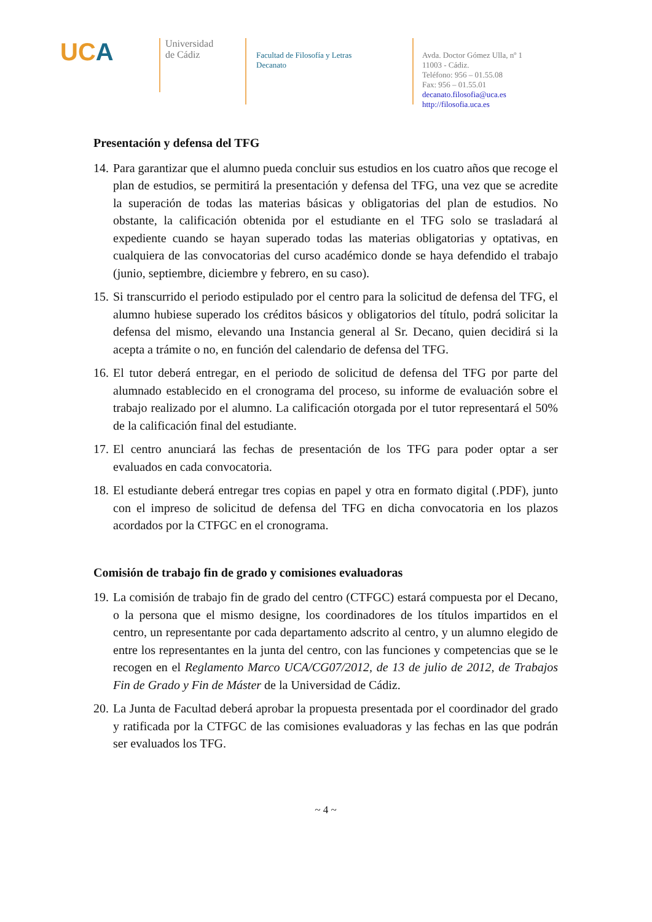UCA
Universidad
de Cádiz
Facultad de Filosofía y Letras
Decanato
Avda. Doctor Gómez Ulla, nº 1
11003 - Cádiz.
Teléfono: 956 – 01.55.08
Fax: 956 – 01.55.01
decanato.filosofia@uca.es
http://filosofia.uca.es
Presentación y defensa del TFG
14. Para garantizar que el alumno pueda concluir sus estudios en los cuatro años que recoge el plan de estudios, se permitirá la presentación y defensa del TFG, una vez que se acredite la superación de todas las materias básicas y obligatorias del plan de estudios. No obstante, la calificación obtenida por el estudiante en el TFG solo se trasladará al expediente cuando se hayan superado todas las materias obligatorias y optativas, en cualquiera de las convocatorias del curso académico donde se haya defendido el trabajo (junio, septiembre, diciembre y febrero, en su caso).
15. Si transcurrido el periodo estipulado por el centro para la solicitud de defensa del TFG, el alumno hubiese superado los créditos básicos y obligatorios del título, podrá solicitar la defensa del mismo, elevando una Instancia general al Sr. Decano, quien decidirá si la acepta a trámite o no, en función del calendario de defensa del TFG.
16. El tutor deberá entregar, en el periodo de solicitud de defensa del TFG por parte del alumnado establecido en el cronograma del proceso, su informe de evaluación sobre el trabajo realizado por el alumno. La calificación otorgada por el tutor representará el 50% de la calificación final del estudiante.
17. El centro anunciará las fechas de presentación de los TFG para poder optar a ser evaluados en cada convocatoria.
18. El estudiante deberá entregar tres copias en papel y otra en formato digital (.PDF), junto con el impreso de solicitud de defensa del TFG en dicha convocatoria en los plazos acordados por la CTFGC en el cronograma.
Comisión de trabajo fin de grado y comisiones evaluadoras
19. La comisión de trabajo fin de grado del centro (CTFGC) estará compuesta por el Decano, o la persona que el mismo designe, los coordinadores de los títulos impartidos en el centro, un representante por cada departamento adscrito al centro, y un alumno elegido de entre los representantes en la junta del centro, con las funciones y competencias que se le recogen en el Reglamento Marco UCA/CG07/2012, de 13 de julio de 2012, de Trabajos Fin de Grado y Fin de Máster de la Universidad de Cádiz.
20. La Junta de Facultad deberá aprobar la propuesta presentada por el coordinador del grado y ratificada por la CTFGC de las comisiones evaluadoras y las fechas en las que podrán ser evaluados los TFG.
~ 4 ~